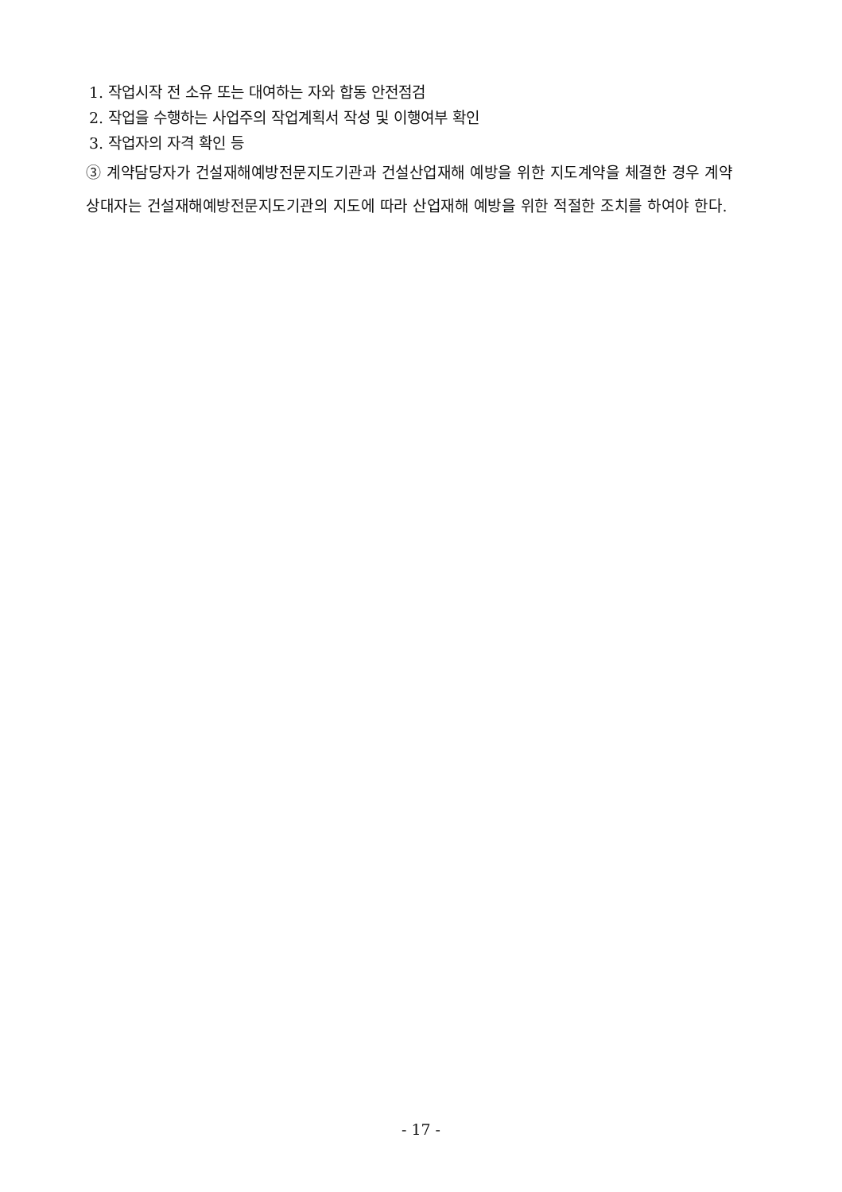1. 작업시작 전 소유 또는 대여하는 자와 합동 안전점검
2. 작업을 수행하는 사업주의 작업계획서 작성 및 이행여부 확인
3. 작업자의 자격 확인 등
③ 계약담당자가 건설재해예방전문지도기관과 건설산업재해 예방을 위한 지도계약을 체결한 경우 계약상대자는 건설재해예방전문지도기관의 지도에 따라 산업재해 예방을 위한 적절한 조치를 하여야 한다.
- 17 -